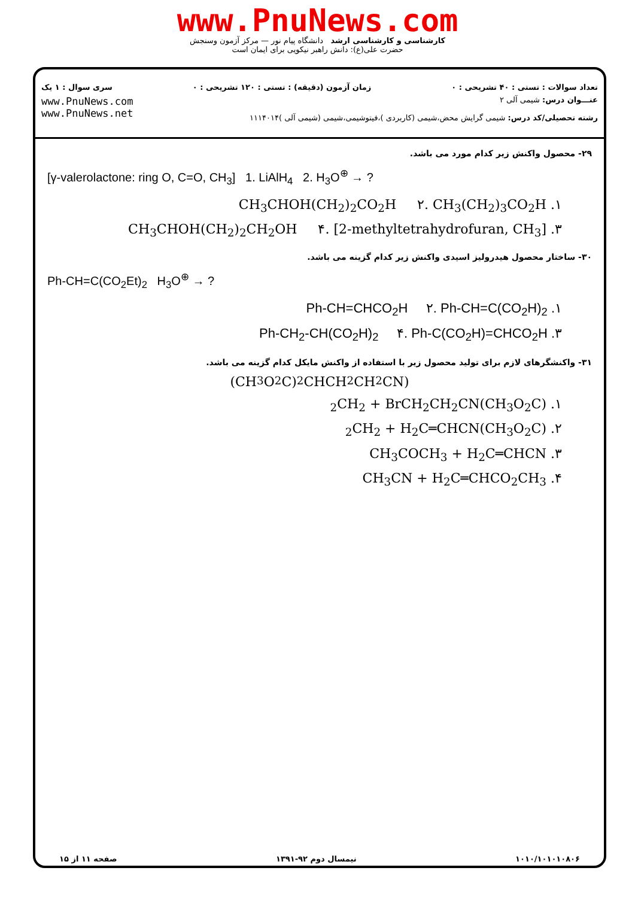www.PnuNews.com
کارشناسی و کارشناسی ارشد دانشگاه پیام نور — مرکز آزمون وسنجش
حضرت علی(ع): دانش راهبر نیکویی برای ایمان است
تعداد سوالات : تستی : ۴۰ تشریحی : ۰ زمان آزمون (دقیقه) : تستی : ۱۲۰ تشریحی : ۰ سری سوال : ۱ یک
www.PnuNews.com
www.PnuNews.net
عنـــوان درس: شیمی آلی ۲
رشته تحصیلی/کد درس: شیمی گرایش محض،شیمی (کاربردی )،فیتوشیمی،شیمی (شیمی آلی )۱۱۱۴۰۱۴
۲۹- محصول واکنش زیر کدام مورد می باشد.
[γ-valerolactone: ring O, C=O, CH<sub>3</sub>] 1. LiAlH<sub>4</sub> 2. H<sub>3</sub>O<sup>⊕</sup> → ?
۱. CH<sub>3</sub>CHOH(CH<sub>2</sub>)<sub>2</sub>CO<sub>2</sub>H ۲. CH<sub>3</sub>(CH<sub>2</sub>)<sub>3</sub>CO<sub>2</sub>H
۳. CH<sub>3</sub>CHOH(CH<sub>2</sub>)<sub>2</sub>CH<sub>2</sub>OH ۴. [2-methyltetrahydrofuran, CH<sub>3</sub>]
۳۰- ساختار محصول هیدرولیز اسیدی واکنش زیر کدام گزینه می باشد.
Ph-CH=C(CO<sub>2</sub>Et)<sub>2</sub> H<sub>3</sub>O<sup>⊕</sup> → ?
۱. Ph-CH=CHCO<sub>2</sub>H ۲. Ph-CH=C(CO<sub>2</sub>H)<sub>2</sub>
۳. Ph-CH<sub>2</sub>-CH(CO<sub>2</sub>H)<sub>2</sub> ۴. Ph-C(CO<sub>2</sub>H)=CHCO<sub>2</sub>H
۳۱- واکنشگرهای لازم برای تولید محصول زیر با استفاده از واکنش مایکل کدام گزینه می باشد.
(CH<sub>3</sub>O<sub>2</sub>C)<sub>2</sub>CHCH<sub>2</sub>CH<sub>2</sub>CN)
۱. (CH<sub>3</sub>O<sub>2</sub>C)<sub>2</sub>CH<sub>2</sub> + BrCH<sub>2</sub>CH<sub>2</sub>CN
۲. (CH<sub>3</sub>O<sub>2</sub>C)<sub>2</sub>CH<sub>2</sub> + H<sub>2</sub>C═CHCN
۳. CH<sub>3</sub>COCH<sub>3</sub> + H<sub>2</sub>C═CHCN
۴. CH<sub>3</sub>CN + H<sub>2</sub>C═CHCO<sub>2</sub>CH<sub>3</sub>
۱۰۱۰/۱۰۱۰۱۰۸۰۶ نیمسال دوم ۹۲-۱۳۹۱ صفحه ۱۱ از ۱۵